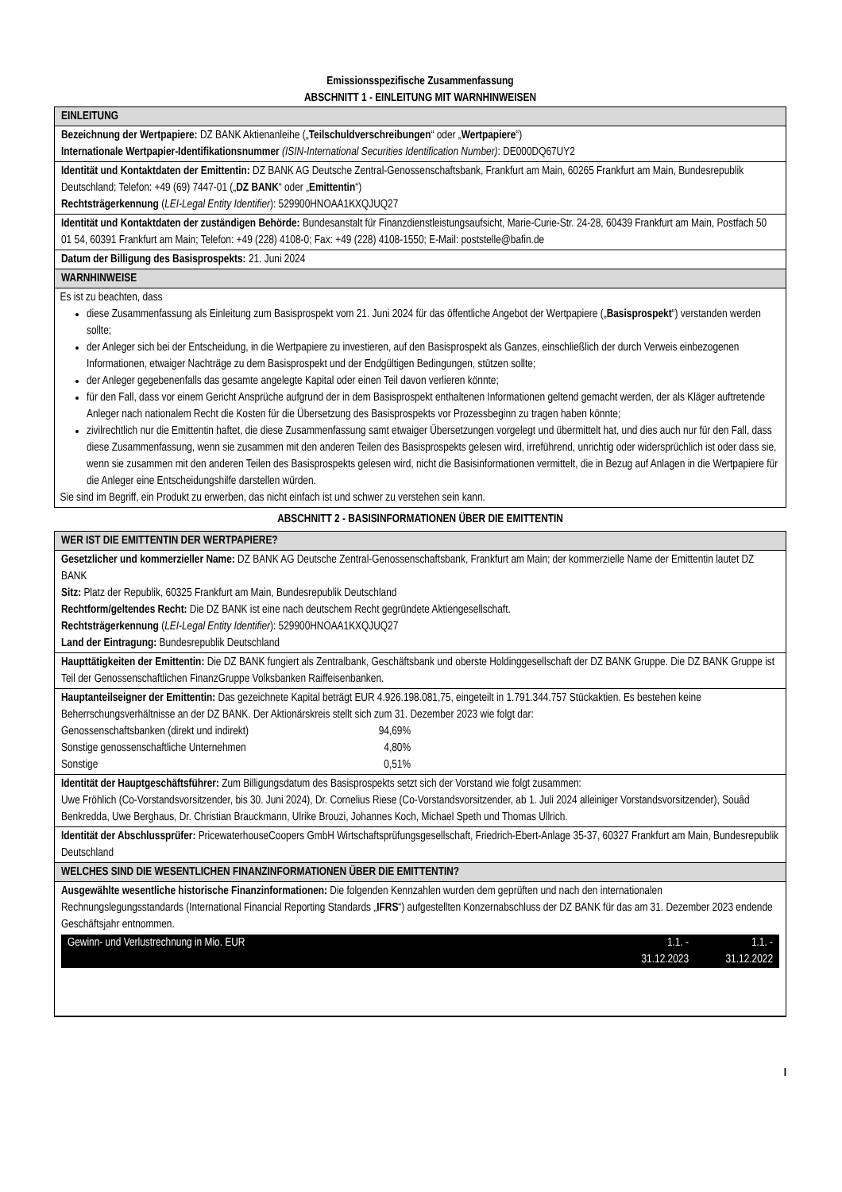Emissionsspezifische Zusammenfassung
ABSCHNITT 1 - EINLEITUNG MIT WARNHINWEISEN
EINLEITUNG
Bezeichnung der Wertpapiere: DZ BANK Aktienanleihe („Teilschuldverschreibungen“ oder „Wertpapiere“)
Internationale Wertpapier-Identifikationsnummer (ISIN-International Securities Identification Number): DE000DQ67UY2
Identität und Kontaktdaten der Emittentin: DZ BANK AG Deutsche Zentral-Genossenschaftsbank, Frankfurt am Main, 60265 Frankfurt am Main, Bundesrepublik Deutschland; Telefon: +49 (69) 7447-01 („DZ BANK“ oder „Emittentin“)
Rechtsträgerkennung (LEI-Legal Entity Identifier): 529900HNOAA1KXQJUQ27
Identität und Kontaktdaten der zuständigen Behörde: Bundesanstalt für Finanzdienstleistungsaufsicht, Marie-Curie-Str. 24-28, 60439 Frankfurt am Main, Postfach 50 01 54, 60391 Frankfurt am Main; Telefon: +49 (228) 4108-0; Fax: +49 (228) 4108-1550; E-Mail: poststelle@bafin.de
Datum der Billigung des Basisprospekts: 21. Juni 2024
WARNHINWEISE
Es ist zu beachten, dass
diese Zusammenfassung als Einleitung zum Basisprospekt vom 21. Juni 2024 für das öffentliche Angebot der Wertpapiere („Basisprospekt“) verstanden werden sollte;
der Anleger sich bei der Entscheidung, in die Wertpapiere zu investieren, auf den Basisprospekt als Ganzes, einschließlich der durch Verweis einbezogenen Informationen, etwaiger Nachträge zu dem Basisprospekt und der Endgültigen Bedingungen, stützen sollte;
der Anleger gegebenenfalls das gesamte angelegte Kapital oder einen Teil davon verlieren könnte;
für den Fall, dass vor einem Gericht Ansprüche aufgrund der in dem Basisprospekt enthaltenen Informationen geltend gemacht werden, der als Kläger auftretende Anleger nach nationalem Recht die Kosten für die Übersetzung des Basisprospekts vor Prozessbeginn zu tragen haben könnte;
zivilrechtlich nur die Emittentin haftet, die diese Zusammenfassung samt etwaiger Übersetzungen vorgelegt und übermittelt hat, und dies auch nur für den Fall, dass diese Zusammenfassung, wenn sie zusammen mit den anderen Teilen des Basisprospekts gelesen wird, irreführend, unrichtig oder widersprüchlich ist oder dass sie, wenn sie zusammen mit den anderen Teilen des Basisprospekts gelesen wird, nicht die Basisinformationen vermittelt, die in Bezug auf Anlagen in die Wertpapiere für die Anleger eine Entscheidungshilfe darstellen würden.
Sie sind im Begriff, ein Produkt zu erwerben, das nicht einfach ist und schwer zu verstehen sein kann.
ABSCHNITT 2 - BASISINFORMATIONEN ÜBER DIE EMITTENTIN
WER IST DIE EMITTENTIN DER WERTPAPIERE?
Gesetzlicher und kommerzieller Name: DZ BANK AG Deutsche Zentral-Genossenschaftsbank, Frankfurt am Main; der kommerzielle Name der Emittentin lautet DZ BANK
Sitz: Platz der Republik, 60325 Frankfurt am Main, Bundesrepublik Deutschland
Rechtform/geltendes Recht: Die DZ BANK ist eine nach deutschem Recht gegründete Aktiengesellschaft.
Rechtsträgerkennung (LEI-Legal Entity Identifier): 529900HNOAA1KXQJUQ27
Land der Eintragung: Bundesrepublik Deutschland
Haupttätigkeiten der Emittentin: Die DZ BANK fungiert als Zentralbank, Geschäftsbank und oberste Holdinggesellschaft der DZ BANK Gruppe. Die DZ BANK Gruppe ist Teil der Genossenschaftlichen FinanzGruppe Volksbanken Raiffeisenbanken.
Hauptanteilseigner der Emittentin: Das gezeichnete Kapital beträgt EUR 4.926.198.081,75, eingeteilt in 1.791.344.757 Stückaktien. Es bestehen keine Beherrschungsverhältnisse an der DZ BANK. Der Aktionärskreis stellt sich zum 31. Dezember 2023 wie folgt dar:
| Genossenschaftsbanken (direkt und indirekt) | 94,69% |
| Sonstige genossenschaftliche Unternehmen | 4,80% |
| Sonstige | 0,51% |
Identität der Hauptgeschäftsführer: Zum Billigungsdatum des Basisprospekts setzt sich der Vorstand wie folgt zusammen:
Uwe Fröhlich (Co-Vorstandsvorsitzender, bis 30. Juni 2024), Dr. Cornelius Riese (Co-Vorstandsvorsitzender, ab 1. Juli 2024 alleiniger Vorstandsvorsitzender), Souâd Benkredda, Uwe Berghaus, Dr. Christian Brauckmann, Ulrike Brouzi, Johannes Koch, Michael Speth und Thomas Ullrich.
Identität der Abschlussprüfer: PricewaterhouseCoopers GmbH Wirtschaftsprüfungsgesellschaft, Friedrich-Ebert-Anlage 35-37, 60327 Frankfurt am Main, Bundesrepublik Deutschland
WELCHES SIND DIE WESENTLICHEN FINANZINFORMATIONEN ÜBER DIE EMITTENTIN?
Ausgewählte wesentliche historische Finanzinformationen: Die folgenden Kennzahlen wurden dem geprüften und nach den internationalen Rechnungslegungsstandards (International Financial Reporting Standards „IFRS“) aufgestellten Konzernabschluss der DZ BANK für das am 31. Dezember 2023 endende Geschäftsjahr entnommen.
| Gewinn- und Verlustrechnung in Mio. EUR | 1.1. - 31.12.2023 | 1.1. - 31.12.2022 |
I